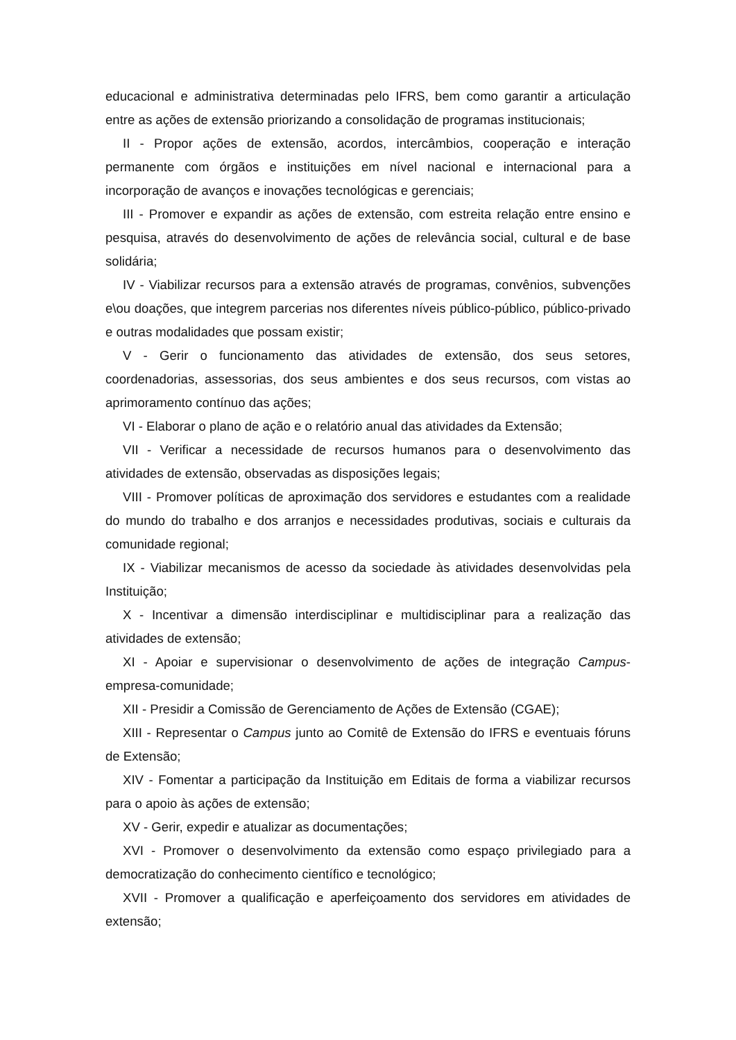educacional e administrativa determinadas pelo IFRS, bem como garantir a articulação entre as ações de extensão priorizando a consolidação de programas institucionais;
II - Propor ações de extensão, acordos, intercâmbios, cooperação e interação permanente com órgãos e instituições em nível nacional e internacional para a incorporação de avanços e inovações tecnológicas e gerenciais;
III - Promover e expandir as ações de extensão, com estreita relação entre ensino e pesquisa, através do desenvolvimento de ações de relevância social, cultural e de base solidária;
IV - Viabilizar recursos para a extensão através de programas, convênios, subvenções e\ou doações, que integrem parcerias nos diferentes níveis público-público, público-privado e outras modalidades que possam existir;
V - Gerir o funcionamento das atividades de extensão, dos seus setores, coordenadorias, assessorias, dos seus ambientes e dos seus recursos, com vistas ao aprimoramento contínuo das ações;
VI - Elaborar o plano de ação e o relatório anual das atividades da Extensão;
VII - Verificar a necessidade de recursos humanos para o desenvolvimento das atividades de extensão, observadas as disposições legais;
VIII - Promover políticas de aproximação dos servidores e estudantes com a realidade do mundo do trabalho e dos arranjos e necessidades produtivas, sociais e culturais da comunidade regional;
IX - Viabilizar mecanismos de acesso da sociedade às atividades desenvolvidas pela Instituição;
X - Incentivar a dimensão interdisciplinar e multidisciplinar para a realização das atividades de extensão;
XI - Apoiar e supervisionar o desenvolvimento de ações de integração Campus-empresa-comunidade;
XII - Presidir a Comissão de Gerenciamento de Ações de Extensão (CGAE);
XIII - Representar o Campus junto ao Comitê de Extensão do IFRS e eventuais fóruns de Extensão;
XIV - Fomentar a participação da Instituição em Editais de forma a viabilizar recursos para o apoio às ações de extensão;
XV - Gerir, expedir e atualizar as documentações;
XVI - Promover o desenvolvimento da extensão como espaço privilegiado para a democratização do conhecimento científico e tecnológico;
XVII - Promover a qualificação e aperfeiçoamento dos servidores em atividades de extensão;